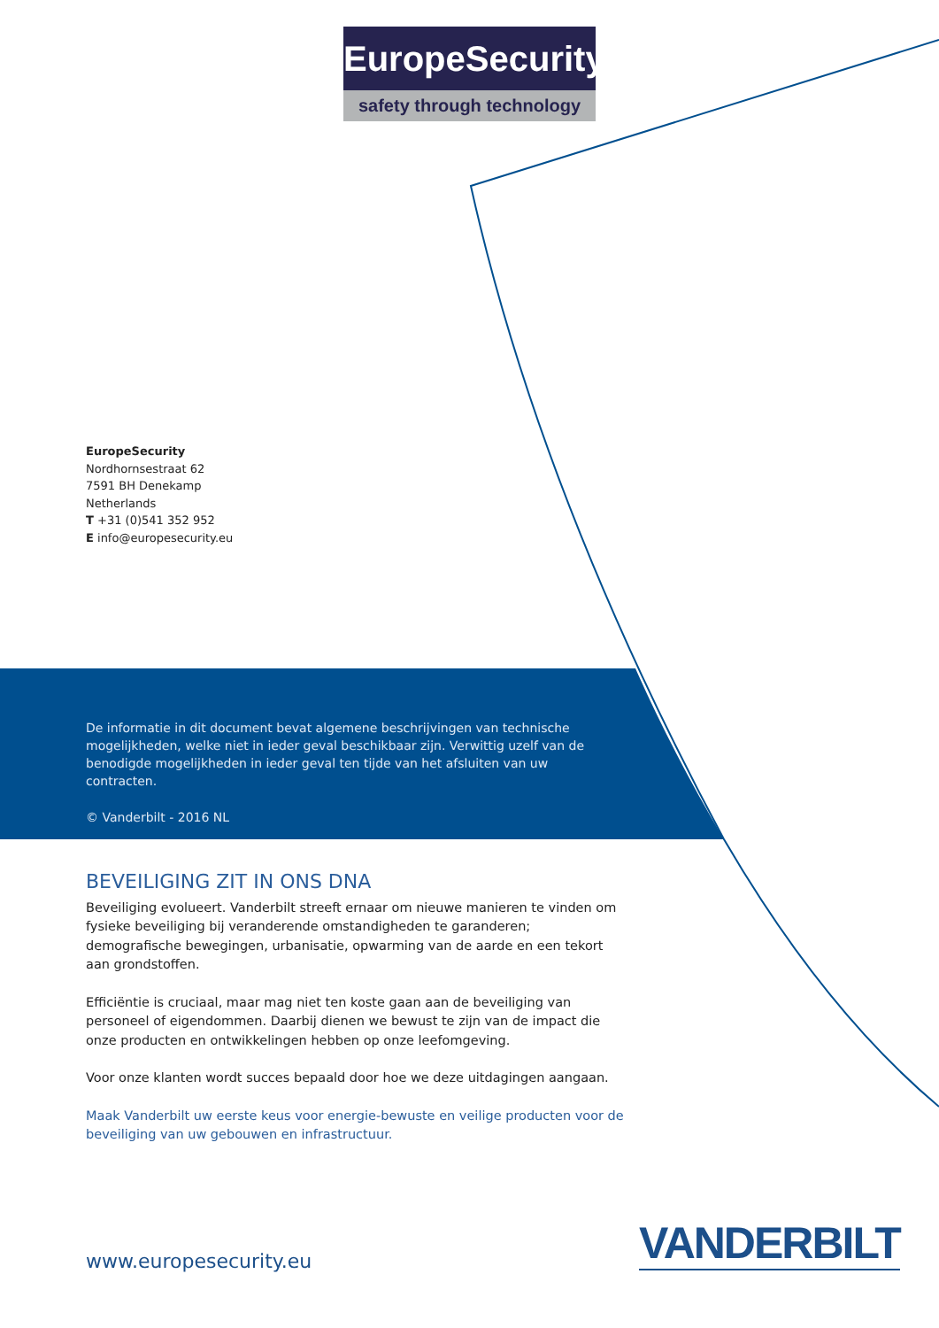EuropeSecurity
safety through technology
EuropeSecurity
Nordhornsestraat 62
7591 BH Denekamp
Netherlands
T +31 (0)541 352 952
E info@europesecurity.eu
De informatie in dit document bevat algemene beschrijvingen van technische mogelijkheden, welke niet in ieder geval beschikbaar zijn. Verwittig uzelf van de benodigde mogelijkheden in ieder geval ten tijde van het afsluiten van uw contracten.
© Vanderbilt - 2016 NL
BEVEILIGING ZIT IN ONS DNA
Beveiliging evolueert. Vanderbilt streeft ernaar om nieuwe manieren te vinden om fysieke beveiliging bij veranderende omstandigheden te garanderen; demografische bewegingen, urbanisatie, opwarming van de aarde en een tekort aan grondstoffen.
Efficiëntie is cruciaal, maar mag niet ten koste gaan aan de beveiliging van personeel of eigendommen. Daarbij dienen we bewust te zijn van de impact die onze producten en ontwikkelingen hebben op onze leefomgeving.
Voor onze klanten wordt succes bepaald door hoe we deze uitdagingen aangaan.
Maak Vanderbilt uw eerste keus voor energie-bewuste en veilige producten voor de beveiliging van uw gebouwen en infrastructuur.
VANDERBILT
www.europesecurity.eu